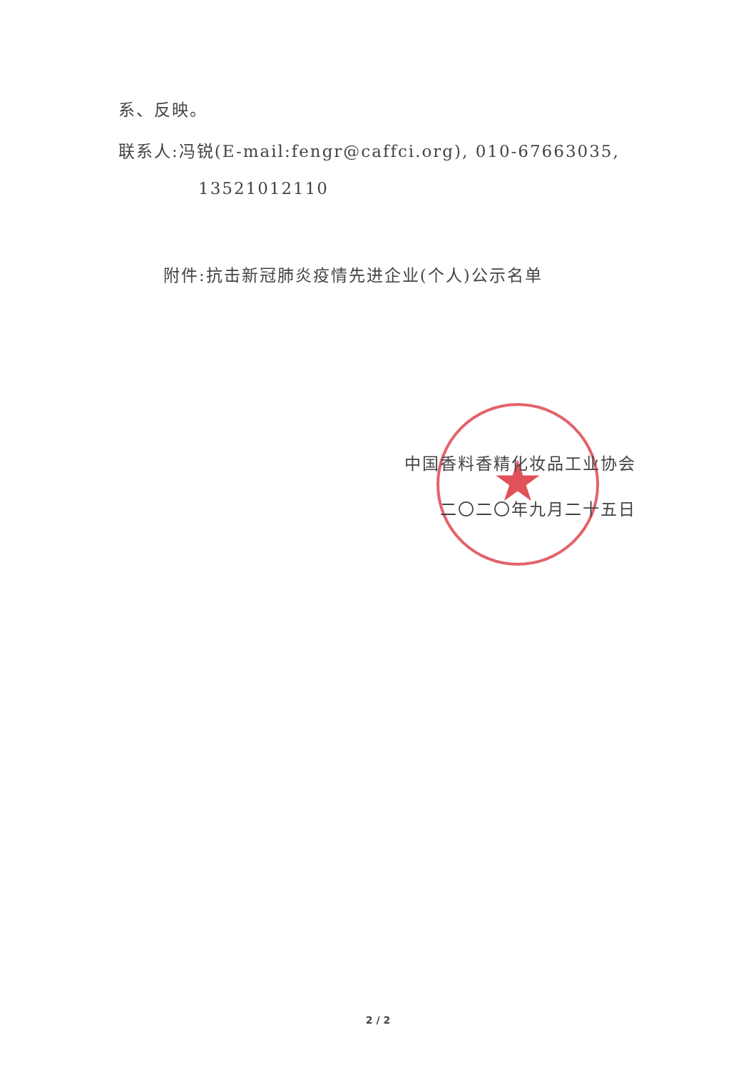★
系、反映。
联系人:冯锐(E-mail:fengr@caffci.org), 010-67663035,
13521012110
附件:抗击新冠肺炎疫情先进企业(个人)公示名单
中国香料香精化妆品工业协会
二〇二〇年九月二十五日
2 / 2